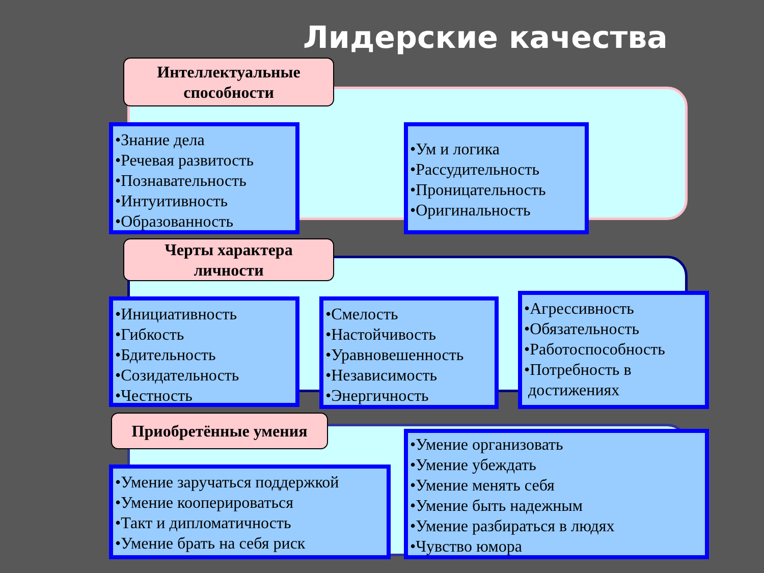Лидерские качества
Интеллектуальные
способности
•Знание дела
•Речевая развитость
•Познавательность
•Интуитивность
•Образованность
•Ум и логика
•Рассудительность
•Проницательность
•Оригинальность
Черты характера
личности
•Инициативность
•Гибкость
•Бдительность
•Созидательность
•Честность
•Смелость
•Настойчивость
•Уравновешенность
•Независимость
•Энергичность
•Агрессивность
•Обязательность
•Работоспособность
•Потребность в
достижениях
Приобретённые умения
•Умение заручаться поддержкой
•Умение кооперироваться
•Такт и дипломатичность
•Умение брать на себя риск
•Умение организовать
•Умение убеждать
•Умение менять себя
•Умение быть надежным
•Умение разбираться в людях
•Чувство юмора